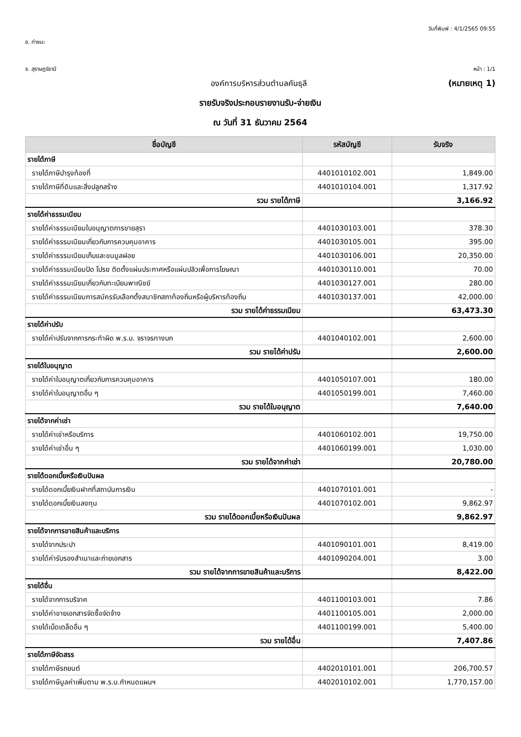วันที่พิมพ์ : 4/1/2565 09:55
อ. ท่าชนะ
จ. สุราษฎร์ธานี หน้า : 1/1
องค์การบริหารส่วนตำบลคันธุลี (หมายเหตุ 1)
รายรับจริงประกอบรายงานรับ-จ่ายเงิน
ณ วันที่ 31 ธันวาคม 2564
| ชื่อบัญชี | รหัสบัญชี | รับจริง |
| --- | --- | --- |
| รายได้ภาษี | | |
| รายได้ภาษีบำรุงท้องที่ | 4401010102.001 | 1,849.00 |
| รายได้ภาษีที่ดินและสิ่งปลูกสร้าง | 4401010104.001 | 1,317.92 |
| รวม รายได้ภาษี | | 3,166.92 |
| รายได้ค่าธรรมเนียม | | |
| รายได้ค่าธรรมเนียมใบอนุญาตการขายสุรา | 4401030103.001 | 378.30 |
| รายได้ค่าธรรมเนียมเกี่ยวกับการควบคุมอาคาร | 4401030105.001 | 395.00 |
| รายได้ค่าธรรมเนียมเก็บและขนมูลฝอย | 4401030106.001 | 20,350.00 |
| รายได้ค่าธรรมเนียมปิด โปรย ติดตั้งแผ่นประกาศหรือแผ่นปลิวเพื่อการโฆษณา | 4401030110.001 | 70.00 |
| รายได้ค่าธรรมเนียมเกี่ยวกับทะเบียนพาณิชย์ | 4401030127.001 | 280.00 |
| รายได้ค่าธรรมเนียมการสมัครรับเลือกตั้งสมาชิกสภาท้องถิ่นหรือผู้บริหารท้องถิ่น | 4401030137.001 | 42,000.00 |
| รวม รายได้ค่าธรรมเนียม | | 63,473.30 |
| รายได้ค่าปรับ | | |
| รายได้ค่าปรับจากการกระทำผิด พ.ร.บ. จราจรทางบก | 4401040102.001 | 2,600.00 |
| รวม รายได้ค่าปรับ | | 2,600.00 |
| รายได้ใบอนุญาต | | |
| รายได้ค่าใบอนุญาตเกี่ยวกับการควบคุมอาคาร | 4401050107.001 | 180.00 |
| รายได้ค่าใบอนุญาตอื่น ๆ | 4401050199.001 | 7,460.00 |
| รวม รายได้ใบอนุญาต | | 7,640.00 |
| รายได้จากค่าเช่า | | |
| รายได้ค่าเช่าหรือบริการ | 4401060102.001 | 19,750.00 |
| รายได้ค่าเช่าอื่น ๆ | 4401060199.001 | 1,030.00 |
| รวม รายได้จากค่าเช่า | | 20,780.00 |
| รายได้ดอกเบี้ยหรือเงินปันผล | | |
| รายได้ดอกเบี้ยเงินฝากที่สถาบันการเงิน | 4401070101.001 | - |
| รายได้ดอกเบี้ยเงินลงทุน | 4401070102.001 | 9,862.97 |
| รวม รายได้ดอกเบี้ยหรือเงินปันผล | | 9,862.97 |
| รายได้จากการขายสินค้าและบริการ | | |
| รายได้จากประปา | 4401090101.001 | 8,419.00 |
| รายได้ค่ารับรองสำเนาและถ่ายเอกสาร | 4401090204.001 | 3.00 |
| รวม รายได้จากการขายสินค้าและบริการ | | 8,422.00 |
| รายได้อื่น | | |
| รายได้จากการบริจาค | 4401100103.001 | 7.86 |
| รายได้ค่าขายเอกสารจัดซื้อจัดจ้าง | 4401100105.001 | 2,000.00 |
| รายได้เบ็ดเตล็ดอื่น ๆ | 4401100199.001 | 5,400.00 |
| รวม รายได้อื่น | | 7,407.86 |
| รายได้ภาษีจัดสรร | | |
| รายได้ภาษีรถยนต์ | 4402010101.001 | 206,700.57 |
| รายได้ภาษีมูลค่าเพิ่มตาม พ.ร.บ.กำหนดแผนฯ | 4402010102.001 | 1,770,157.00 |